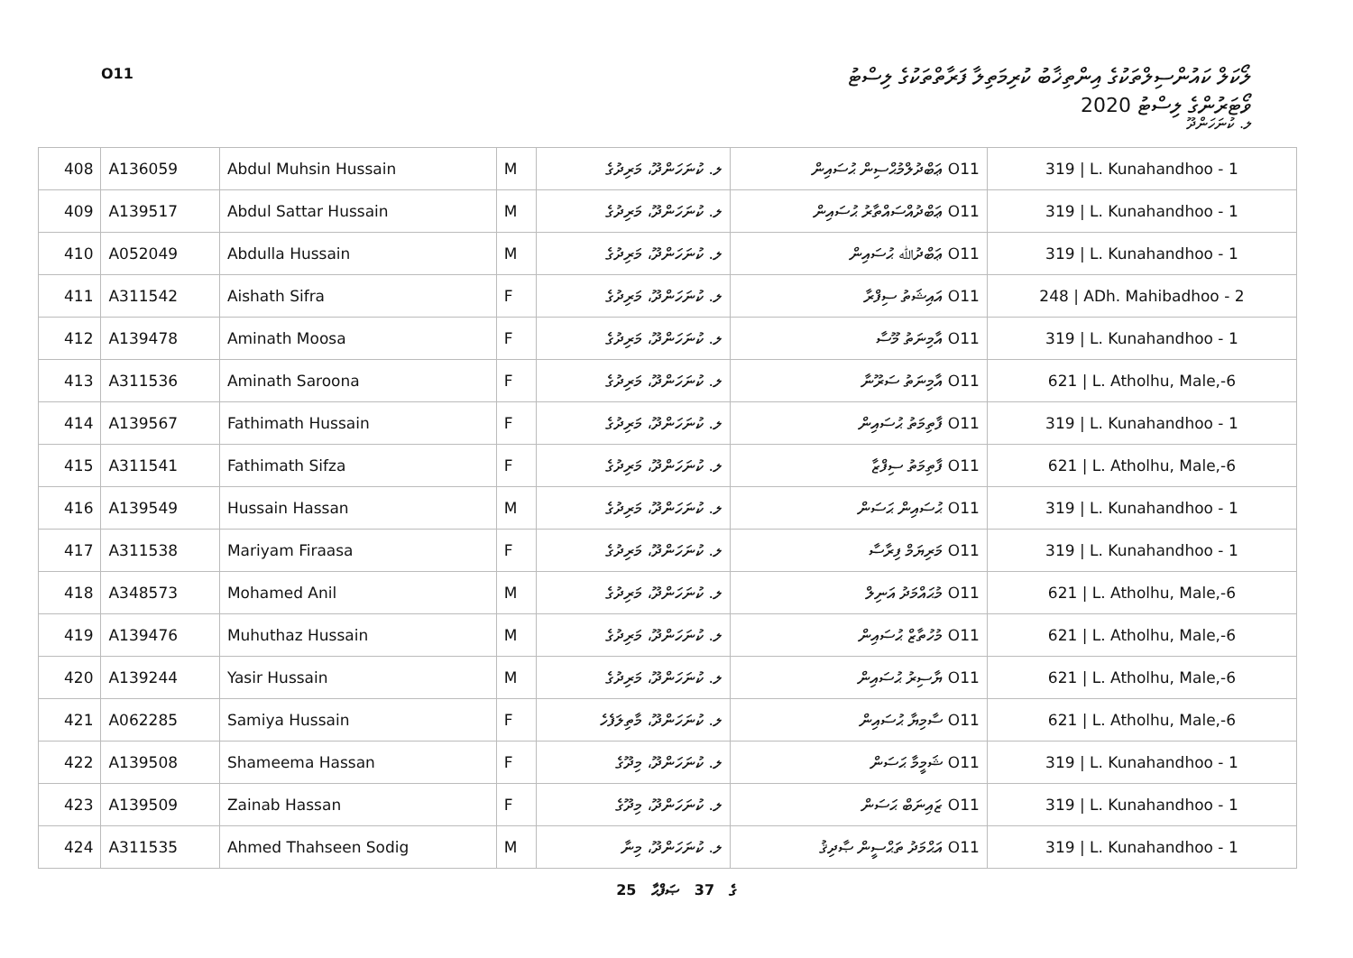O11
ލޯކަލް ކައުންސިލްތަކުގެ އިންތިޚާބު ކުރިމަތިލާ ފަރާތްތަކުގެ ލިސްޓު
ވޯޓަރުންގެ ލިސްޓު 2020
ލ. ކުނަހަންދޫ
| 408 | A136059 | Abdul Muhsin Hussain | M | ލ. ކުނަހަންދޫ، މަރިދުގެ | O11 ޢަބްދުލްމުޙްސިން ޙުސައިން | 319 / L. Kunahandhoo - 1 |
| 409 | A139517 | Abdul Sattar Hussain | M | ލ. ކުނަހަންދޫ، މަރިދުގެ | O11 ޢަބްދުއްސައްތާރު ޙުސައިން | 319 / L. Kunahandhoo - 1 |
| 410 | A052049 | Abdulla Hussain | M | ލ. ކުނަހަންދޫ، މަރިދުގެ | O11 ޢަބްދުﷲ ޙުސައިން | 319 / L. Kunahandhoo - 1 |
| 411 | A311542 | Aishath Sifra | F | ލ. ކުނަހަންދޫ، މަރިދުގެ | O11 އައިޝަތު ސިފްރާ | 248 / ADh. Mahibadhoo - 2 |
| 412 | A139478 | Aminath Moosa | F | ލ. ކުނަހަންދޫ، މަރިދުގެ | O11 އާމިނަތު މޫސާ | 319 / L. Kunahandhoo - 1 |
| 413 | A311536 | Aminath Saroona | F | ލ. ކުނަހަންދޫ، މަރިދުގެ | O11 އާމިނަތު ސަރޫނާ | 621 / L. Atholhu, Male,-6 |
| 414 | A139567 | Fathimath Hussain | F | ލ. ކުނަހަންދޫ، މަރިދުގެ | O11 ފާތިމަތު ޙުސައިން | 319 / L. Kunahandhoo - 1 |
| 415 | A311541 | Fathimath Sifza | F | ލ. ކުނަހަންދޫ، މަރިދުގެ | O11 ފާތިމަތު ސިފްޒާ | 621 / L. Atholhu, Male,-6 |
| 416 | A139549 | Hussain Hassan | M | ލ. ކުނަހަންދޫ، މަރިދުގެ | O11 ޙުސައިން ޙަސަން | 319 / L. Kunahandhoo - 1 |
| 417 | A311538 | Mariyam Firaasa | F | ލ. ކުނަހަންދޫ، މަރިދުގެ | O11 މަރިޔަމް ފިރާސާ | 319 / L. Kunahandhoo - 1 |
| 418 | A348573 | Mohamed Anil | M | ލ. ކުނަހަންދޫ، މަރިދުގެ | O11 މުޙައްމަދު އަނިލް | 621 / L. Atholhu, Male,-6 |
| 419 | A139476 | Muhuthaz Hussain | M | ލ. ކުނަހަންދޫ، މަރިދުގެ | O11 މުހުތާޒް ޙުސައިން | 621 / L. Atholhu, Male,-6 |
| 420 | A139244 | Yasir Hussain | M | ލ. ކުނަހަންދޫ، މަރިދުގެ | O11 ޔާސިރު ޙުސައިން | 621 / L. Atholhu, Male,-6 |
| 421 | A062285 | Samiya Hussain | F | ލ. ކުނަހަންދޫ، މާތިލަފެހެ | O11 ސާމިޔާ ޙުސައިން | 621 / L. Atholhu, Male,-6 |
| 422 | A139508 | Shameema Hassan | F | ލ. ކުނަހަންދޫ، މިދޫގެ | O11 ޝަމީމާ ޙަސަން | 319 / L. Kunahandhoo - 1 |
| 423 | A139509 | Zainab Hassan | F | ލ. ކުނަހަންދޫ، މިދޫގެ | O11 ޒައިނަބް ޙަސަން | 319 / L. Kunahandhoo - 1 |
| 424 | A311535 | Ahmed Thahseen Sodig | M | ލ. ކުނަހަންދޫ، މިނާ | O11 އަޙްމަދު ތަޙްސީން ޞާދިޤު | 319 / L. Kunahandhoo - 1 |
25 ގެ 37 ޞަފްޙާ